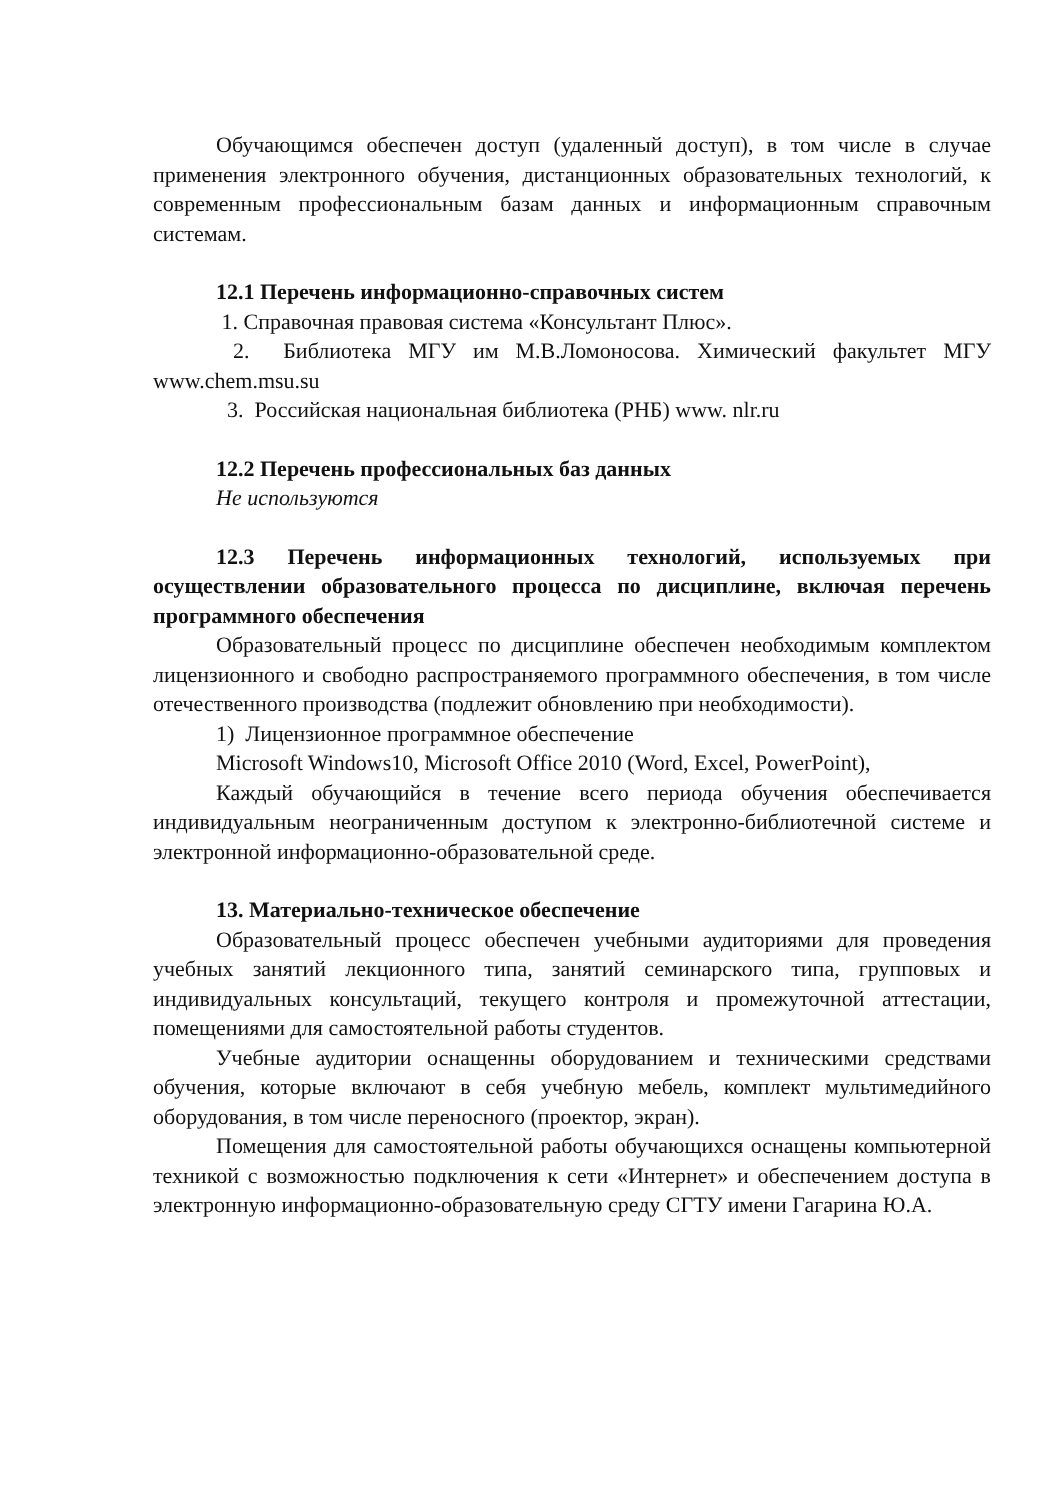Обучающимся обеспечен доступ (удаленный доступ), в том числе в случае применения электронного обучения, дистанционных образовательных технологий, к современным профессиональным базам данных и информационным справочным системам.
12.1 Перечень информационно-справочных систем
1. Справочная правовая система «Консультант Плюс».
2. Библиотека МГУ им М.В.Ломоносова. Химический факультет МГУ www.chem.msu.su
3. Российская национальная библиотека (РНБ) www. nlr.ru
12.2 Перечень профессиональных баз данных
Не используются
12.3 Перечень информационных технологий, используемых при осуществлении образовательного процесса по дисциплине, включая перечень программного обеспечения
Образовательный процесс по дисциплине обеспечен необходимым комплектом лицензионного и свободно распространяемого программного обеспечения, в том числе отечественного производства (подлежит обновлению при необходимости).
1) Лицензионное программное обеспечение
Microsoft Windows10, Microsoft Office 2010 (Word, Excel, PowerPoint),
Каждый обучающийся в течение всего периода обучения обеспечивается индивидуальным неограниченным доступом к электронно-библиотечной системе и электронной информационно-образовательной среде.
13. Материально-техническое обеспечение
Образовательный процесс обеспечен учебными аудиториями для проведения учебных занятий лекционного типа, занятий семинарского типа, групповых и индивидуальных консультаций, текущего контроля и промежуточной аттестации, помещениями для самостоятельной работы студентов.
Учебные аудитории оснащенны оборудованием и техническими средствами обучения, которые включают в себя учебную мебель, комплект мультимедийного оборудования, в том числе переносного (проектор, экран).
Помещения для самостоятельной работы обучающихся оснащены компьютерной техникой с возможностью подключения к сети «Интернет» и обеспечением доступа в электронную информационно-образовательную среду СГТУ имени Гагарина Ю.А.